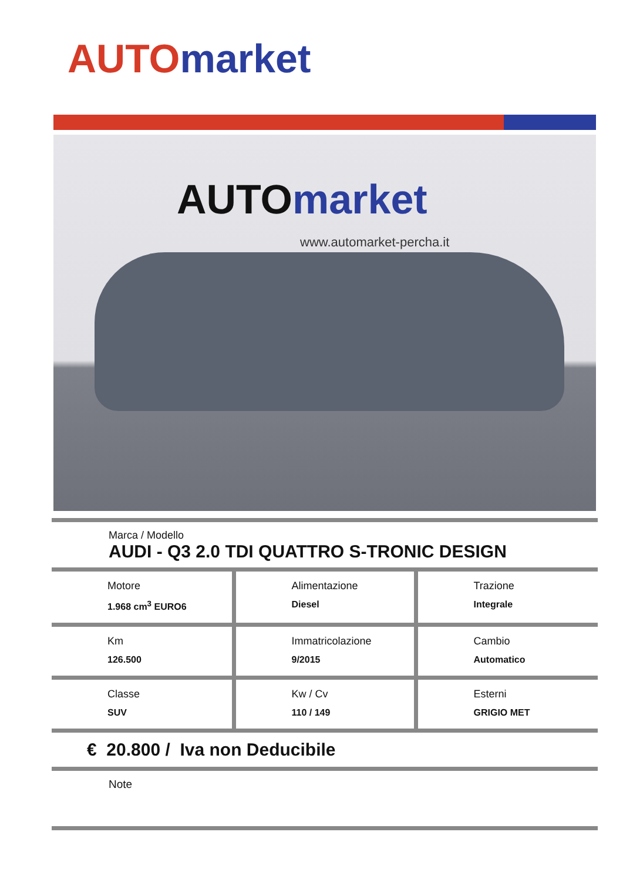AUTO market
AUTO market
www.automarket-percha.it
Marca / Modello
AUDI - Q3 2.0 TDI QUATTRO S-TRONIC DESIGN
| Motore 1.968 cm<sup>3</sup> EURO6 | Alimentazione Diesel | Trazione Integrale |
| Km 126.500 | Immatricolazione 9/2015 | Cambio Automatico |
| Classe SUV | Kw / Cv 110 / 149 | Esterni GRIGIO MET |
€ 20.800 / Iva non Deducibile
Note